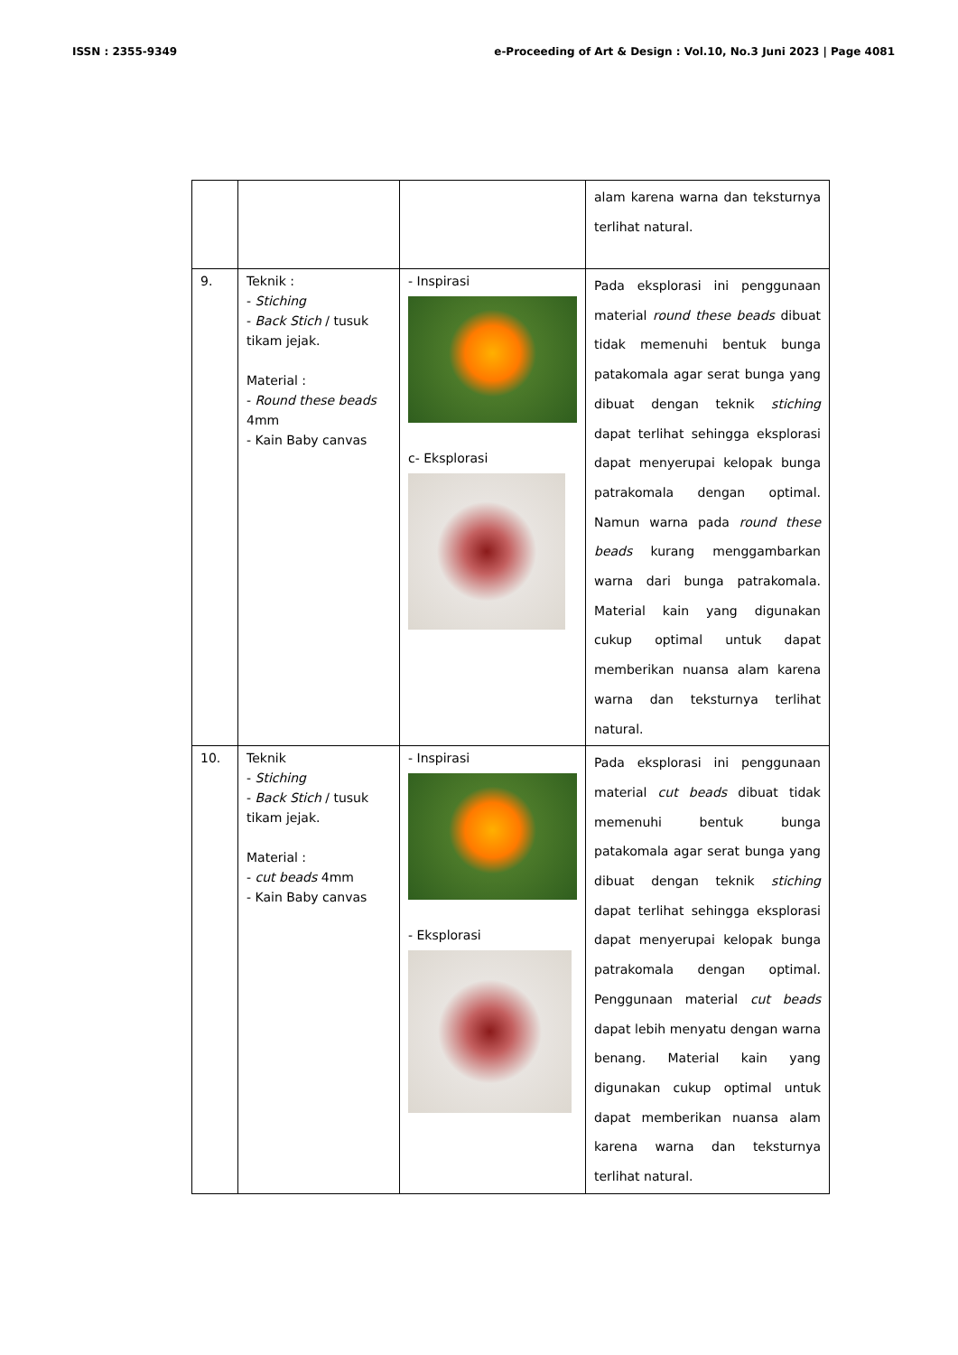ISSN : 2355-9349 e-Proceeding of Art & Design : Vol.10, No.3 Juni 2023 | Page 4081
| | | | alam karena warna dan teksturnya terlihat natural. |
| 9. | Teknik : - Stiching - Back Stich / tusuk tikam jejak. Material : - Round these beads 4mm - Kain Baby canvas | - Inspirasi c- Eksplorasi | Pada eksplorasi ini penggunaan material round these beads dibuat tidak memenuhi bentuk bunga patakomala agar serat bunga yang dibuat dengan teknik stiching dapat terlihat sehingga eksplorasi dapat menyerupai kelopak bunga patrakomala dengan optimal. Namun warna pada round these beads kurang menggambarkan warna dari bunga patrakomala. Material kain yang digunakan cukup optimal untuk dapat memberikan nuansa alam karena warna dan teksturnya terlihat natural. |
| 10. | Teknik - Stiching - Back Stich / tusuk tikam jejak. Material : - cut beads 4mm - Kain Baby canvas | - Inspirasi - Eksplorasi | Pada eksplorasi ini penggunaan material cut beads dibuat tidak memenuhi bentuk bunga patakomala agar serat bunga yang dibuat dengan teknik stiching dapat terlihat sehingga eksplorasi dapat menyerupai kelopak bunga patrakomala dengan optimal. Penggunaan material cut beads dapat lebih menyatu dengan warna benang. Material kain yang digunakan cukup optimal untuk dapat memberikan nuansa alam karena warna dan teksturnya terlihat natural. |